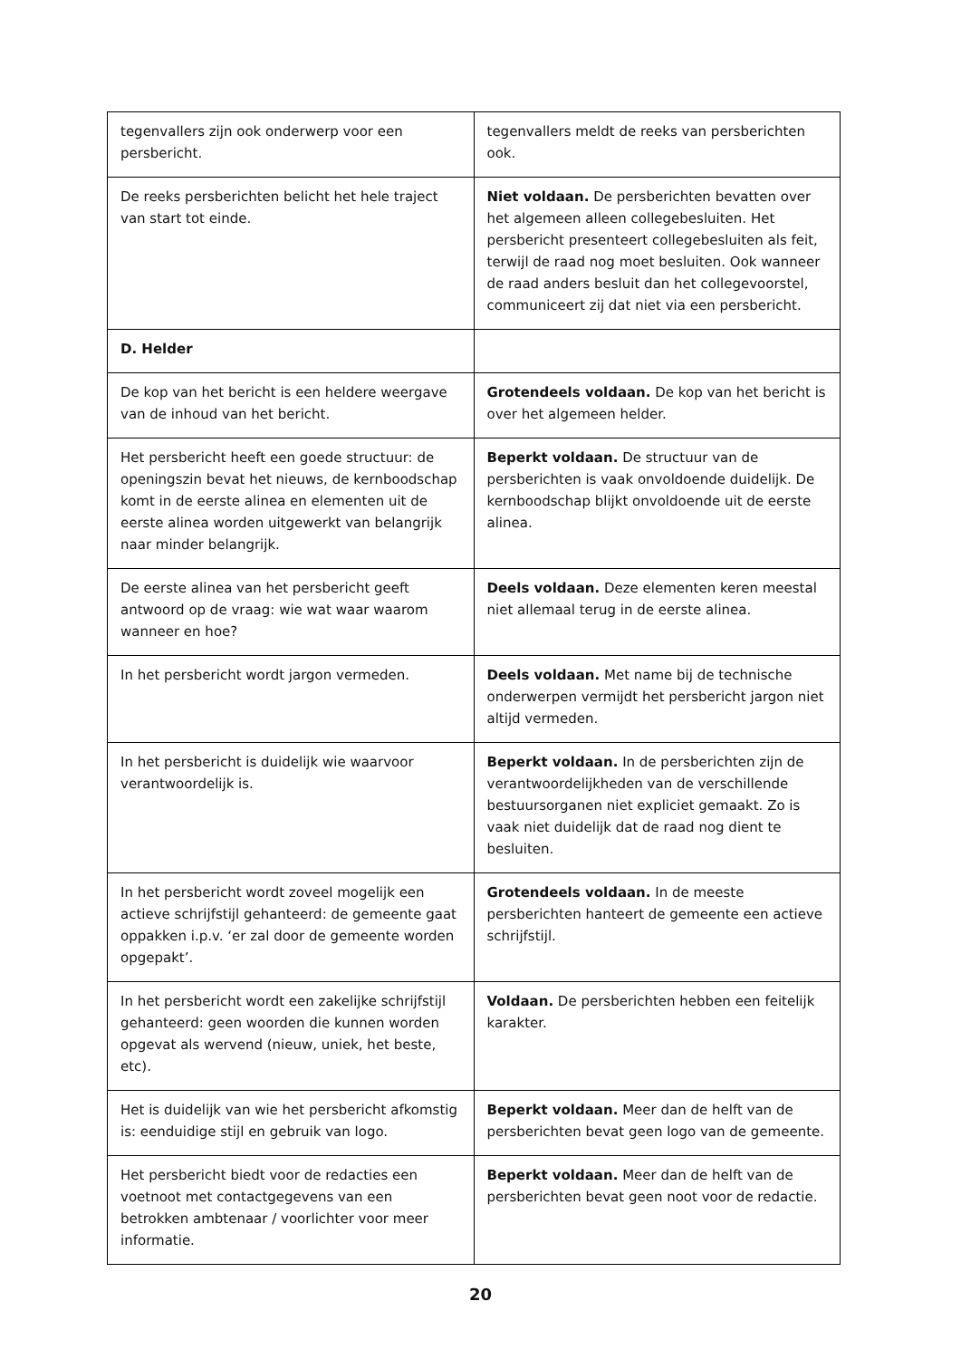| tegenvallers zijn ook onderwerp voor een persbericht. | tegenvallers meldt de reeks van persberichten ook. |
| De reeks persberichten belicht het hele traject van start tot einde. | Niet voldaan. De persberichten bevatten over het algemeen alleen collegebesluiten. Het persbericht presenteert collegebesluiten als feit, terwijl de raad nog moet besluiten. Ook wanneer de raad anders besluit dan het collegevoorstel, communiceert zij dat niet via een persbericht. |
| D. Helder | |
| De kop van het bericht is een heldere weergave van de inhoud van het bericht. | Grotendeels voldaan. De kop van het bericht is over het algemeen helder. |
| Het persbericht heeft een goede structuur: de openingszin bevat het nieuws, de kernboodschap komt in de eerste alinea en elementen uit de eerste alinea worden uitgewerkt van belangrijk naar minder belangrijk. | Beperkt voldaan. De structuur van de persberichten is vaak onvoldoende duidelijk. De kernboodschap blijkt onvoldoende uit de eerste alinea. |
| De eerste alinea van het persbericht geeft antwoord op de vraag: wie wat waar waarom wanneer en hoe? | Deels voldaan. Deze elementen keren meestal niet allemaal terug in de eerste alinea. |
| In het persbericht wordt jargon vermeden. | Deels voldaan. Met name bij de technische onderwerpen vermijdt het persbericht jargon niet altijd vermeden. |
| In het persbericht is duidelijk wie waarvoor verantwoordelijk is. | Beperkt voldaan. In de persberichten zijn de verantwoordelijkheden van de verschillende bestuursorganen niet expliciet gemaakt. Zo is vaak niet duidelijk dat de raad nog dient te besluiten. |
| In het persbericht wordt zoveel mogelijk een actieve schrijfstijl gehanteerd: de gemeente gaat oppakken i.p.v. ‘er zal door de gemeente worden opgepakt’. | Grotendeels voldaan. In de meeste persberichten hanteert de gemeente een actieve schrijfstijl. |
| In het persbericht wordt een zakelijke schrijfstijl gehanteerd: geen woorden die kunnen worden opgevat als wervend (nieuw, uniek, het beste, etc). | Voldaan. De persberichten hebben een feitelijk karakter. |
| Het is duidelijk van wie het persbericht afkomstig is: eenduidige stijl en gebruik van logo. | Beperkt voldaan. Meer dan de helft van de persberichten bevat geen logo van de gemeente. |
| Het persbericht biedt voor de redacties een voetnoot met contactgegevens van een betrokken ambtenaar / voorlichter voor meer informatie. | Beperkt voldaan. Meer dan de helft van de persberichten bevat geen noot voor de redactie. |
20